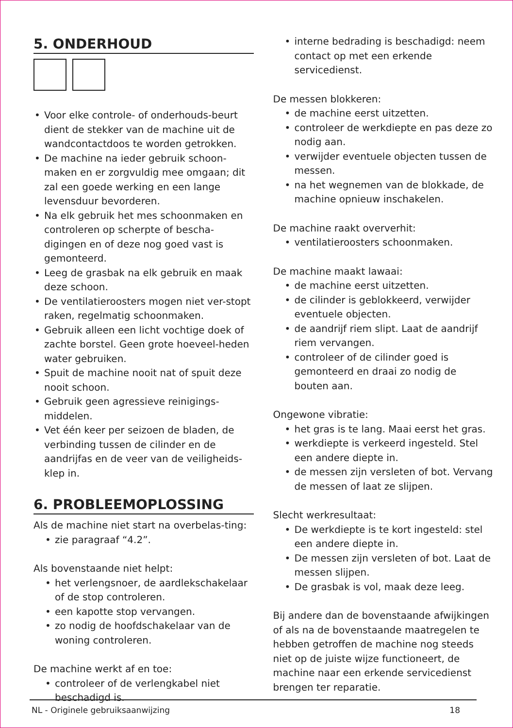5. ONDERHOUD
Voor elke controle- of onderhouds-beurt dient de stekker van de machine uit de wandcontactdoos te worden getrokken.
De machine na ieder gebruik schoon-maken en er zorgvuldig mee omgaan; dit zal een goede werking en een lange levensduur bevorderen.
Na elk gebruik het mes schoonmaken en controleren op scherpte of bescha-digingen en of deze nog goed vast is gemonteerd.
Leeg de grasbak na elk gebruik en maak deze schoon.
De ventilatieroosters mogen niet ver-stopt raken, regelmatig schoonmaken.
Gebruik alleen een licht vochtige doek of zachte borstel. Geen grote hoeveel-heden water gebruiken.
Spuit de machine nooit nat of spuit deze nooit schoon.
Gebruik geen agressieve reinigings-middelen.
Vet één keer per seizoen de bladen, de verbinding tussen de cilinder en de aandrijfas en de veer van de veiligheids-klep in.
6. PROBLEEMOPLOSSING
Als de machine niet start na overbelas-ting:
zie paragraaf “4.2”.
Als bovenstaande niet helpt:
het verlengsnoer, de aardlekschakelaar of de stop controleren.
een kapotte stop vervangen.
zo nodig de hoofdschakelaar van de woning controleren.
De machine werkt af en toe:
controleer of de verlengkabel niet beschadigd is.
interne bedrading is beschadigd: neem contact op met een erkende servicedienst.
De messen blokkeren:
de machine eerst uitzetten.
controleer de werkdiepte en pas deze zo nodig aan.
verwijder eventuele objecten tussen de messen.
na het wegnemen van de blokkade, de machine opnieuw inschakelen.
De machine raakt oververhit:
ventilatieroosters schoonmaken.
De machine maakt lawaai:
de machine eerst uitzetten.
de cilinder is geblokkeerd, verwijder eventuele objecten.
de aandrijf riem slipt. Laat de aandrijf riem vervangen.
controleer of de cilinder goed is gemonteerd en draai zo nodig de bouten aan.
Ongewone vibratie:
het gras is te lang. Maai eerst het gras.
werkdiepte is verkeerd ingesteld. Stel een andere diepte in.
de messen zijn versleten of bot. Vervang de messen of laat ze slijpen.
Slecht werkresultaat:
De werkdiepte is te kort ingesteld: stel een andere diepte in.
De messen zijn versleten of bot. Laat de messen slijpen.
De grasbak is vol, maak deze leeg.
Bij andere dan de bovenstaande afwijkingen of als na de bovenstaande maatregelen te hebben getroffen de machine nog steeds niet op de juiste wijze functioneert, de machine naar een erkende servicedienst brengen ter reparatie.
NL - Originele gebruiksaanwijzing 18